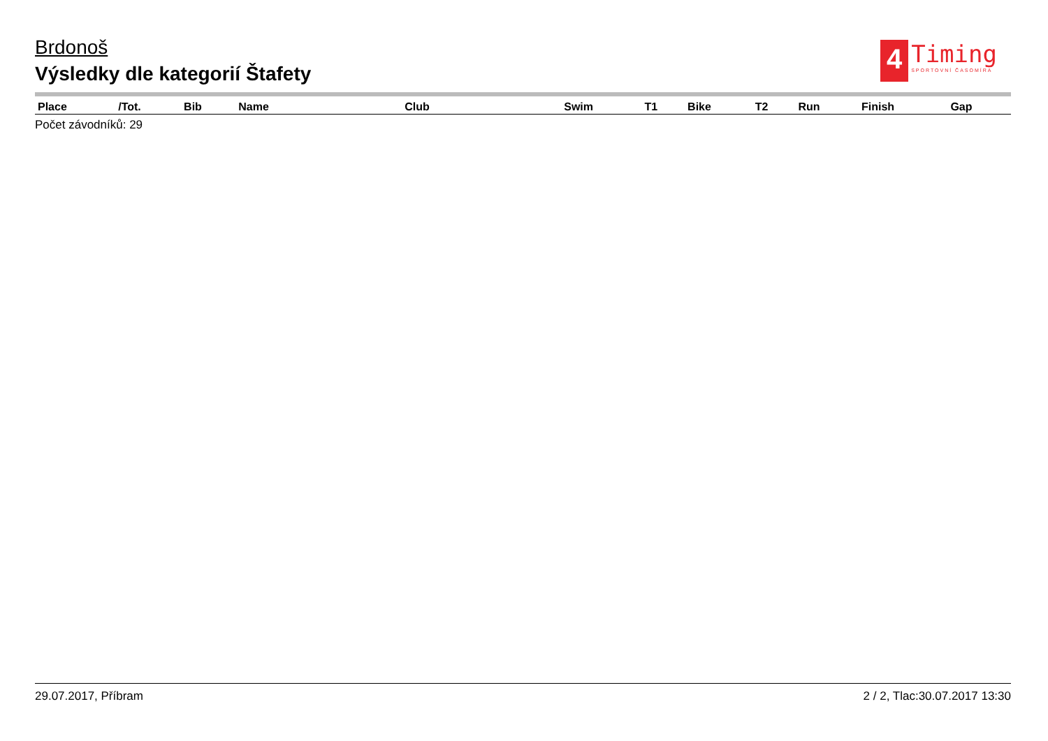Brdonoš
Výsledky dle kategorií Štafety
4
Timing
SPORTOVNÍ ČASOMÍRA
| Place | /Tot. | Bib | Name | Club | Swim | T1 | Bike | T2 | Run | Finish | Gap |
| --- | --- | --- | --- | --- | --- | --- | --- | --- | --- | --- | --- |
Počet závodníků: 29
29.07.2017, Příbram 2 / 2, Tlac:30.07.2017 13:30